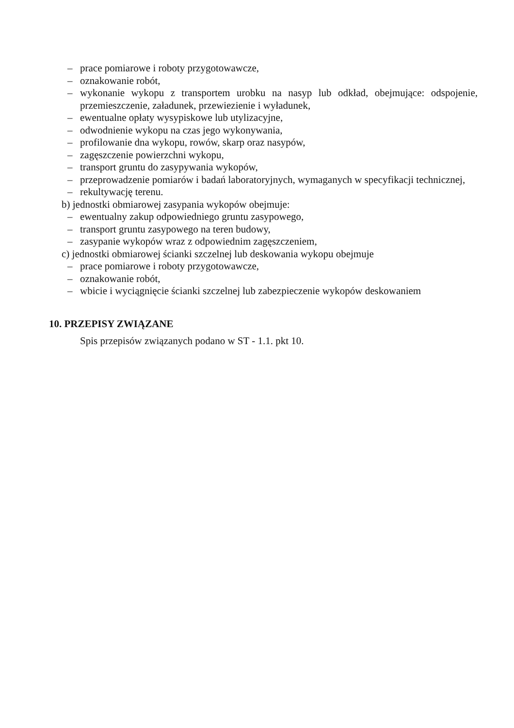– prace pomiarowe i roboty przygotowawcze,
– oznakowanie robót,
– wykonanie wykopu z transportem urobku na nasyp lub odkład, obejmujące: odspojenie, przemieszczenie, załadunek, przewiezienie i wyładunek,
– ewentualne opłaty wysypiskowe lub utylizacyjne,
– odwodnienie wykopu na czas jego wykonywania,
– profilowanie dna wykopu, rowów, skarp oraz nasypów,
– zagęszczenie powierzchni wykopu,
– transport gruntu do zasypywania wykopów,
– przeprowadzenie pomiarów i badań laboratoryjnych, wymaganych w specyfikacji technicznej,
– rekultywację terenu.
b) jednostki obmiarowej zasypania wykopów obejmuje:
– ewentualny zakup odpowiedniego gruntu zasypowego,
– transport gruntu zasypowego na teren budowy,
– zasypanie wykopów wraz z odpowiednim zagęszczeniem,
c) jednostki obmiarowej ścianki szczelnej lub deskowania wykopu obejmuje
– prace pomiarowe i roboty przygotowawcze,
– oznakowanie robót,
– wbicie i wyciągnięcie ścianki szczelnej lub zabezpieczenie wykopów deskowaniem
10. PRZEPISY ZWIĄZANE
Spis przepisów związanych podano w ST - 1.1. pkt 10.